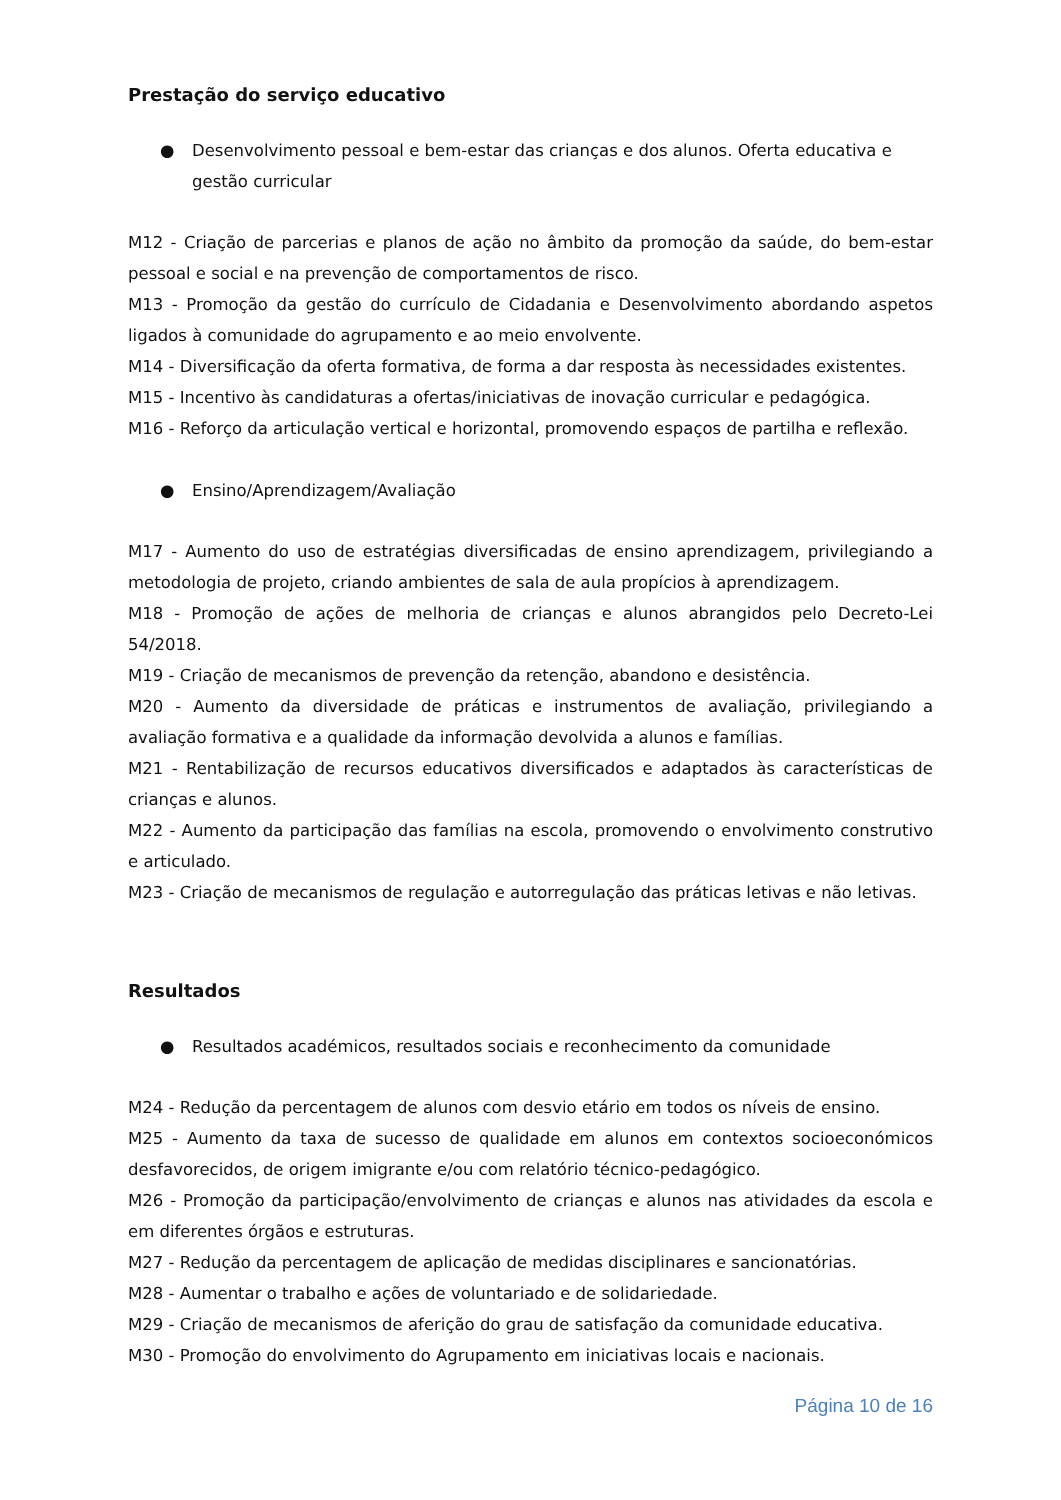Prestação do serviço educativo
● Desenvolvimento pessoal e bem-estar das crianças e dos alunos. Oferta educativa e gestão curricular
M12 - Criação de parcerias e planos de ação no âmbito da promoção da saúde, do bem-estar pessoal e social e na prevenção de comportamentos de risco.
M13 - Promoção da gestão do currículo de Cidadania e Desenvolvimento abordando aspetos ligados à comunidade do agrupamento e ao meio envolvente.
M14 - Diversificação da oferta formativa, de forma a dar resposta às necessidades existentes.
M15 - Incentivo às candidaturas a ofertas/iniciativas de inovação curricular e pedagógica.
M16 - Reforço da articulação vertical e horizontal, promovendo espaços de partilha e reflexão.
● Ensino/Aprendizagem/Avaliação
M17 - Aumento do uso de estratégias diversificadas de ensino aprendizagem, privilegiando a metodologia de projeto, criando ambientes de sala de aula propícios à aprendizagem.
M18 - Promoção de ações de melhoria de crianças e alunos abrangidos pelo Decreto-Lei 54/2018.
M19 - Criação de mecanismos de prevenção da retenção, abandono e desistência.
M20 - Aumento da diversidade de práticas e instrumentos de avaliação, privilegiando a avaliação formativa e a qualidade da informação devolvida a alunos e famílias.
M21 - Rentabilização de recursos educativos diversificados e adaptados às características de crianças e alunos.
M22 - Aumento da participação das famílias na escola, promovendo o envolvimento construtivo e articulado.
M23 - Criação de mecanismos de regulação e autorregulação das práticas letivas e não letivas.
Resultados
● Resultados académicos, resultados sociais e reconhecimento da comunidade
M24 - Redução da percentagem de alunos com desvio etário em todos os níveis de ensino.
M25 - Aumento da taxa de sucesso de qualidade em alunos em contextos socioeconómicos desfavorecidos, de origem imigrante e/ou com relatório técnico-pedagógico.
M26 - Promoção da participação/envolvimento de crianças e alunos nas atividades da escola e em diferentes órgãos e estruturas.
M27 - Redução da percentagem de aplicação de medidas disciplinares e sancionatórias.
M28 - Aumentar o trabalho e ações de voluntariado e de solidariedade.
M29 - Criação de mecanismos de aferição do grau de satisfação da comunidade educativa.
M30 - Promoção do envolvimento do Agrupamento em iniciativas locais e nacionais.
Página 10 de 16